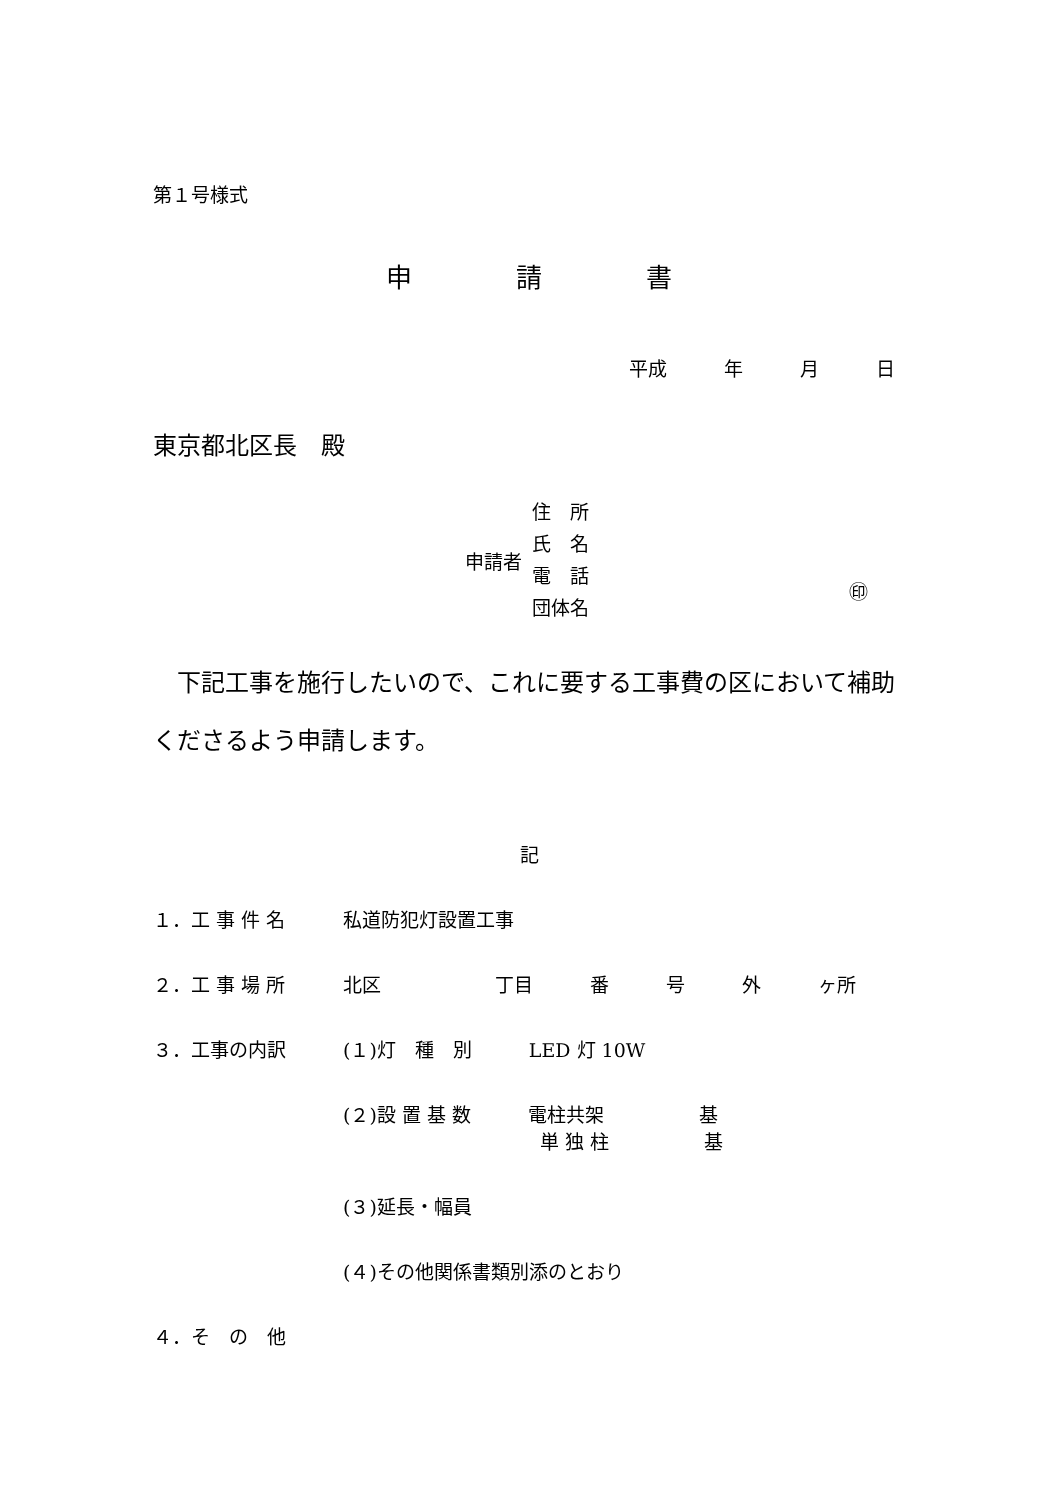第１号様式
申　　　　請　　　　書
平成　　　年　　　月　　　日
東京都北区長　殿
申請者
住　所
氏　名
電　話
団体名
㊞
　下記工事を施行したいので、これに要する工事費の区において補助くださるよう申請します。
記
１．工 事 件 名 私道防犯灯設置工事
２．工 事 場 所 北区　　　　　　丁目　　　番　　　号　　　外　　　ヶ所
３．工事の内訳 (１)灯　種　別　　　LED 灯 10W
(２)設 置 基 数　　　電柱共架　　　　　基
単 独 柱　　　　　基
(３)延長・幅員
(４)その他関係書類別添のとおり
４．そ　の　他